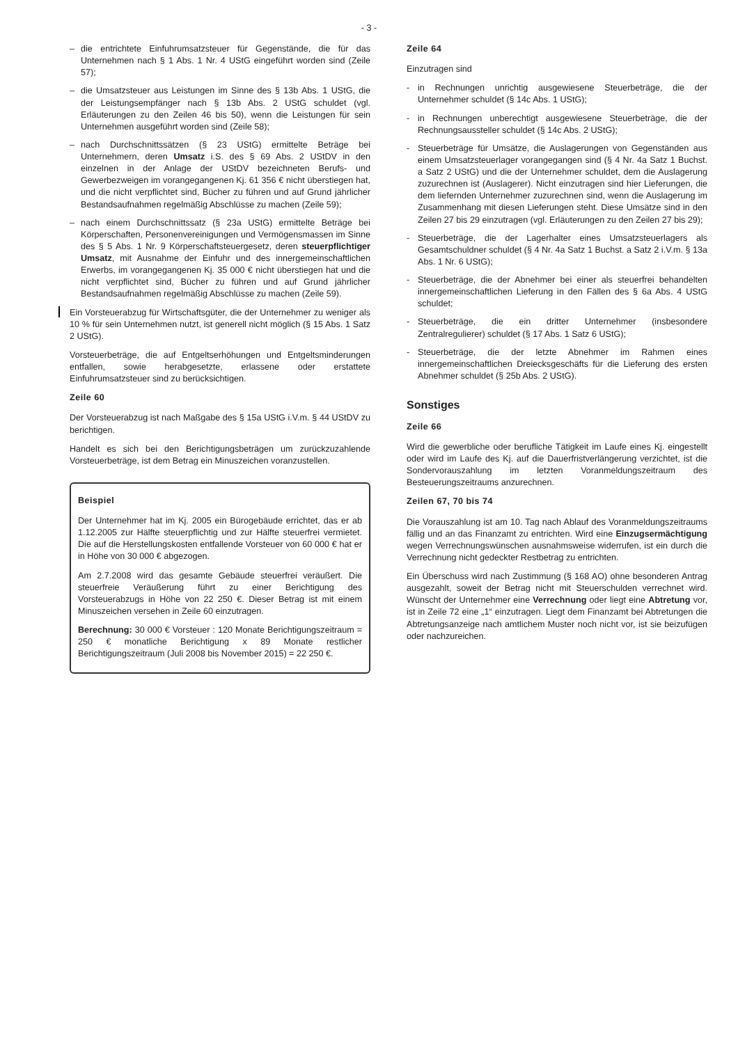- 3 -
– die entrichtete Einfuhrumsatzsteuer für Gegenstände, die für das Unternehmen nach § 1 Abs. 1 Nr. 4 UStG eingeführt worden sind (Zeile 57);
– die Umsatzsteuer aus Leistungen im Sinne des § 13b Abs. 1 UStG, die der Leistungsempfänger nach § 13b Abs. 2 UStG schuldet (vgl. Erläuterungen zu den Zeilen 46 bis 50), wenn die Leistungen für sein Unternehmen ausgeführt worden sind (Zeile 58);
– nach Durchschnittssätzen (§ 23 UStG) ermittelte Beträge bei Unternehmern, deren Umsatz i.S. des § 69 Abs. 2 UStDV in den einzelnen in der Anlage der UStDV bezeichneten Berufs- und Gewerbezweigen im vorangegangenen Kj. 61 356 € nicht überstiegen hat, und die nicht verpflichtet sind, Bücher zu führen und auf Grund jährlicher Bestandsaufnahmen regelmäßig Abschlüsse zu machen (Zeile 59);
– nach einem Durchschnittssatz (§ 23a UStG) ermittelte Beträge bei Körperschaften, Personenvereinigungen und Vermögensmassen im Sinne des § 5 Abs. 1 Nr. 9 Körperschaftsteuergesetz, deren steuerpflichtiger Umsatz, mit Ausnahme der Einfuhr und des innergemeinschaftlichen Erwerbs, im vorangegangenen Kj. 35 000 € nicht überstiegen hat und die nicht verpflichtet sind, Bücher zu führen und auf Grund jährlicher Bestandsaufnahmen regelmäßig Abschlüsse zu machen (Zeile 59).
Ein Vorsteuerabzug für Wirtschaftsgüter, die der Unternehmer zu weniger als 10 % für sein Unternehmen nutzt, ist generell nicht möglich (§ 15 Abs. 1 Satz 2 UStG).
Vorsteuerbeträge, die auf Entgeltserhöhungen und Entgeltsminderungen entfallen, sowie herabgesetzte, erlassene oder erstattete Einfuhrumsatzsteuer sind zu berücksichtigen.
Zeile 60
Der Vorsteuerabzug ist nach Maßgabe des § 15a UStG i.V.m. § 44 UStDV zu berichtigen.
Handelt es sich bei den Berichtigungsbeträgen um zurückzuzahlende Vorsteuerbeträge, ist dem Betrag ein Minuszeichen voranzustellen.
Beispiel
Der Unternehmer hat im Kj. 2005 ein Bürogebäude errichtet, das er ab 1.12.2005 zur Hälfte steuerpflichtig und zur Hälfte steuerfrei vermietet. Die auf die Herstellungskosten entfallende Vorsteuer von 60 000 € hat er in Höhe von 30 000 € abgezogen.
Am 2.7.2008 wird das gesamte Gebäude steuerfrei veräußert. Die steuerfreie Veräußerung führt zu einer Berichtigung des Vorsteuerabzugs in Höhe von 22 250 €. Dieser Betrag ist mit einem Minuszeichen versehen in Zeile 60 einzutragen.
Berechnung: 30 000 € Vorsteuer : 120 Monate Berichtigungszeitraum = 250 € monatliche Berichtigung x 89 Monate restlicher Berichtigungszeitraum (Juli 2008 bis November 2015) = 22 250 €.
Zeile 64
Einzutragen sind
- in Rechnungen unrichtig ausgewiesene Steuerbeträge, die der Unternehmer schuldet (§ 14c Abs. 1 UStG);
- in Rechnungen unberechtigt ausgewiesene Steuerbeträge, die der Rechnungsaussteller schuldet (§ 14c Abs. 2 UStG);
- Steuerbeträge für Umsätze, die Auslagerungen von Gegenständen aus einem Umsatzsteuerlager vorangegangen sind (§ 4 Nr. 4a Satz 1 Buchst. a Satz 2 UStG) und die der Unternehmer schuldet, dem die Auslagerung zuzurechnen ist (Auslagerer). Nicht einzutragen sind hier Lieferungen, die dem liefernden Unternehmer zuzurechnen sind, wenn die Auslagerung im Zusammenhang mit diesen Lieferungen steht. Diese Umsätze sind in den Zeilen 27 bis 29 einzutragen (vgl. Erläuterungen zu den Zeilen 27 bis 29);
- Steuerbeträge, die der Lagerhalter eines Umsatzsteuerlagers als Gesamtschuldner schuldet (§ 4 Nr. 4a Satz 1 Buchst. a Satz 2 i.V.m. § 13a Abs. 1 Nr. 6 UStG);
- Steuerbeträge, die der Abnehmer bei einer als steuerfrei behandelten innergemeinschaftlichen Lieferung in den Fällen des § 6a Abs. 4 UStG schuldet;
- Steuerbeträge, die ein dritter Unternehmer (insbesondere Zentralregulierer) schuldet (§ 17 Abs. 1 Satz 6 UStG);
- Steuerbeträge, die der letzte Abnehmer im Rahmen eines innergemeinschaftlichen Dreiecksgeschäfts für die Lieferung des ersten Abnehmer schuldet (§ 25b Abs. 2 UStG).
Sonstiges
Zeile 66
Wird die gewerbliche oder berufliche Tätigkeit im Laufe eines Kj. eingestellt oder wird im Laufe des Kj. auf die Dauerfristverlängerung verzichtet, ist die Sondervorauszahlung im letzten Voranmeldungszeitraum des Besteuerungszeitraums anzurechnen.
Zeilen 67, 70 bis 74
Die Vorauszahlung ist am 10. Tag nach Ablauf des Voranmeldungszeitraums fällig und an das Finanzamt zu entrichten. Wird eine Einzugsermächtigung wegen Verrechnungswünschen ausnahmsweise widerrufen, ist ein durch die Verrechnung nicht gedeckter Restbetrag zu entrichten.
Ein Überschuss wird nach Zustimmung (§ 168 AO) ohne besonderen Antrag ausgezahlt, soweit der Betrag nicht mit Steuerschulden verrechnet wird. Wünscht der Unternehmer eine Verrechnung oder liegt eine Abtretung vor, ist in Zeile 72 eine „1“ einzutragen. Liegt dem Finanzamt bei Abtretungen die Abtretungsanzeige nach amtlichem Muster noch nicht vor, ist sie beizufügen oder nachzureichen.